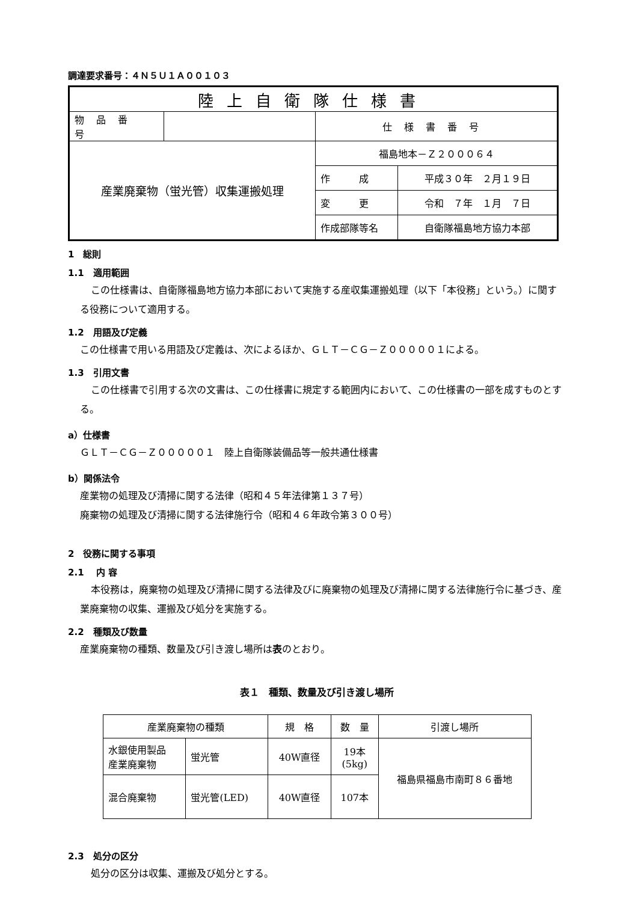調達要求番号：４Ｎ５Ｕ１Ａ００１０３
| 陸上自衛隊仕様書 | | | |
| 物品番号 | | 仕様書番号 | |
| 産業廃棄物（蛍光管）収集運搬処理 | | 福島地本－Ｚ２０００６４ | |
| | | 作 成 | 平成３０年 ２月１９日 |
| | | 変 更 | 令和 ７年 １月 ７日 |
| | | 作成部隊等名 | 自衛隊福島地方協力本部 |
1　総則
1.1　適用範囲
この仕様書は、自衛隊福島地方協力本部において実施する産収集運搬処理（以下「本役務」という。）に関する役務について適用する。
1.2　用語及び定義
この仕様書で用いる用語及び定義は、次によるほか、ＧＬＴ－ＣＧ－Ｚ０００００１による。
1.3　引用文書
この仕様書で引用する次の文書は、この仕様書に規定する範囲内において、この仕様書の一部を成すものとする。
a）仕様書
ＧＬＴ－ＣＧ－Ｚ０００００１　陸上自衛隊装備品等一般共通仕様書
b）関係法令
産業物の処理及び清掃に関する法律（昭和４５年法律第１３７号）
廃棄物の処理及び清掃に関する法律施行令（昭和４６年政令第３００号）
2　役務に関する事項
2.1　 内 容
本役務は，廃棄物の処理及び清掃に関する法律及びに廃棄物の処理及び清掃に関する法律施行令に基づき、産業廃棄物の収集、運搬及び処分を実施する。
2.2　種類及び数量
産業廃棄物の種類、数量及び引き渡し場所は表のとおり。
表１　種類、数量及び引き渡し場所
| 産業廃棄物の種類 | | 規 格 | 数 量 | 引渡し場所 |
| --- | --- | --- | --- | --- |
| 水銀使用製品 産業廃棄物 | 蛍光管 | 40W直径 | 19本 (5kg) | 福島県福島市南町８６番地 |
| 混合廃棄物 | 蛍光管(LED) | 40W直径 | 107本 | |
2.3　処分の区分
処分の区分は収集、運搬及び処分とする。